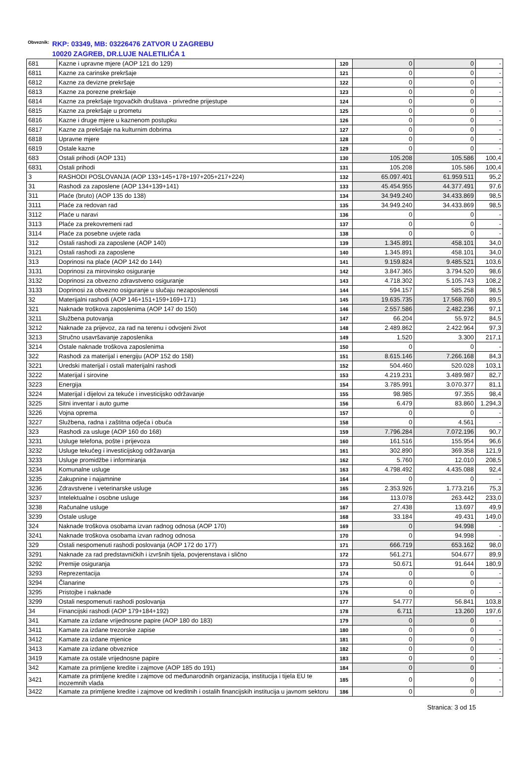Obveznik:
RKP: 03349, MB: 03226476 ZATVOR U ZAGREBU
10020 ZAGREB, DR.LUJE NALETILIĆA 1
| 681 | Kazne i upravne mjere (AOP 121 do 129) | 120 | 0 | 0 | - |
| 6811 | Kazne za carinske prekršaje | 121 | 0 | 0 | - |
| 6812 | Kazne za devizne prekršaje | 122 | 0 | 0 | - |
| 6813 | Kazne za porezne prekršaje | 123 | 0 | 0 | - |
| 6814 | Kazne za prekršaje trgovačkih društava - privredne prijestupe | 124 | 0 | 0 | - |
| 6815 | Kazne za prekršaje u prometu | 125 | 0 | 0 | - |
| 6816 | Kazne i druge mjere u kaznenom postupku | 126 | 0 | 0 | - |
| 6817 | Kazne za prekršaje na kulturnim dobrima | 127 | 0 | 0 | - |
| 6818 | Upravne mjere | 128 | 0 | 0 | - |
| 6819 | Ostale kazne | 129 | 0 | 0 | - |
| 683 | Ostali prihodi (AOP 131) | 130 | 105.208 | 105.586 | 100,4 |
| 6831 | Ostali prihodi | 131 | 105.208 | 105.586 | 100,4 |
| 3 | RASHODI POSLOVANJA (AOP 133+145+178+197+205+217+224) | 132 | 65.097.401 | 61.959.511 | 95,2 |
| 31 | Rashodi za zaposlene (AOP 134+139+141) | 133 | 45.454.955 | 44.377.491 | 97,6 |
| 311 | Plaće (bruto) (AOP 135 do 138) | 134 | 34.949.240 | 34.433.869 | 98,5 |
| 3111 | Plaće za redovan rad | 135 | 34.949.240 | 34.433.869 | 98,5 |
| 3112 | Plaće u naravi | 136 | 0 | 0 | - |
| 3113 | Plaće za prekovremeni rad | 137 | 0 | 0 | - |
| 3114 | Plaće za posebne uvjete rada | 138 | 0 | 0 | - |
| 312 | Ostali rashodi za zaposlene (AOP 140) | 139 | 1.345.891 | 458.101 | 34,0 |
| 3121 | Ostali rashodi za zaposlene | 140 | 1.345.891 | 458.101 | 34,0 |
| 313 | Doprinosi na plaće (AOP 142 do 144) | 141 | 9.159.824 | 9.485.521 | 103,6 |
| 3131 | Doprinosi za mirovinsko osiguranje | 142 | 3.847.365 | 3.794.520 | 98,6 |
| 3132 | Doprinosi za obvezno zdravstveno osiguranje | 143 | 4.718.302 | 5.105.743 | 108,2 |
| 3133 | Doprinosi za obvezno osiguranje u slučaju nezaposlenosti | 144 | 594.157 | 585.258 | 98,5 |
| 32 | Materijalni rashodi (AOP 146+151+159+169+171) | 145 | 19.635.735 | 17.568.760 | 89,5 |
| 321 | Naknade troškova zaposlenima (AOP 147 do 150) | 146 | 2.557.586 | 2.482.236 | 97,1 |
| 3211 | Službena putovanja | 147 | 66.204 | 55.972 | 84,5 |
| 3212 | Naknade za prijevoz, za rad na terenu i odvojeni život | 148 | 2.489.862 | 2.422.964 | 97,3 |
| 3213 | Stručno usavršavanje zaposlenika | 149 | 1.520 | 3.300 | 217,1 |
| 3214 | Ostale naknade troškova zaposlenima | 150 | 0 | 0 | - |
| 322 | Rashodi za materijal i energiju (AOP 152 do 158) | 151 | 8.615.146 | 7.266.168 | 84,3 |
| 3221 | Uredski materijal i ostali materijalni rashodi | 152 | 504.460 | 520.028 | 103,1 |
| 3222 | Materijal i sirovine | 153 | 4.219.231 | 3.489.987 | 82,7 |
| 3223 | Energija | 154 | 3.785.991 | 3.070.377 | 81,1 |
| 3224 | Materijal i dijelovi za tekuće i investicijsko održavanje | 155 | 98.985 | 97.355 | 98,4 |
| 3225 | Sitni inventar i auto gume | 156 | 6.479 | 83.860 | 1.294,3 |
| 3226 | Vojna oprema | 157 | 0 | 0 | - |
| 3227 | Službena, radna i zaštitna odjeća i obuća | 158 | 0 | 4.561 | - |
| 323 | Rashodi za usluge (AOP 160 do 168) | 159 | 7.796.284 | 7.072.196 | 90,7 |
| 3231 | Usluge telefona, pošte i prijevoza | 160 | 161.516 | 155.954 | 96,6 |
| 3232 | Usluge tekućeg i investicijskog održavanja | 161 | 302.890 | 369.358 | 121,9 |
| 3233 | Usluge promidžbe i informiranja | 162 | 5.760 | 12.010 | 208,5 |
| 3234 | Komunalne usluge | 163 | 4.798.492 | 4.435.088 | 92,4 |
| 3235 | Zakupnine i najamnine | 164 | 0 | 0 | - |
| 3236 | Zdravstvene i veterinarske usluge | 165 | 2.353.926 | 1.773.216 | 75,3 |
| 3237 | Intelektualne i osobne usluge | 166 | 113.078 | 263.442 | 233,0 |
| 3238 | Računalne usluge | 167 | 27.438 | 13.697 | 49,9 |
| 3239 | Ostale usluge | 168 | 33.184 | 49.431 | 149,0 |
| 324 | Naknade troškova osobama izvan radnog odnosa (AOP 170) | 169 | 0 | 94.998 | - |
| 3241 | Naknade troškova osobama izvan radnog odnosa | 170 | 0 | 94.998 | - |
| 329 | Ostali nespomenuti rashodi poslovanja (AOP 172 do 177) | 171 | 666.719 | 653.162 | 98,0 |
| 3291 | Naknade za rad predstavničkih i izvršnih tijela, povjerenstava i slično | 172 | 561.271 | 504.677 | 89,9 |
| 3292 | Premije osiguranja | 173 | 50.671 | 91.644 | 180,9 |
| 3293 | Reprezentacija | 174 | 0 | 0 | - |
| 3294 | Članarine | 175 | 0 | 0 | - |
| 3295 | Pristojbe i naknade | 176 | 0 | 0 | - |
| 3299 | Ostali nespomenuti rashodi poslovanja | 177 | 54.777 | 56.841 | 103,8 |
| 34 | Financijski rashodi (AOP 179+184+192) | 178 | 6.711 | 13.260 | 197,6 |
| 341 | Kamate za izdane vrijednosne papire (AOP 180 do 183) | 179 | 0 | 0 | - |
| 3411 | Kamate za izdane trezorske zapise | 180 | 0 | 0 | - |
| 3412 | Kamate za izdane mjenice | 181 | 0 | 0 | - |
| 3413 | Kamate za izdane obveznice | 182 | 0 | 0 | - |
| 3419 | Kamate za ostale vrijednosne papire | 183 | 0 | 0 | - |
| 342 | Kamate za primljene kredite i zajmove (AOP 185 do 191) | 184 | 0 | 0 | - |
| 3421 | Kamate za primljene kredite i zajmove od međunarodnih organizacija, institucija i tijela EU te inozemnih vlada | 185 | 0 | 0 | - |
| 3422 | Kamate za primljene kredite i zajmove od kreditnih i ostalih financijskih institucija u javnom sektoru | 186 | 0 | 0 | - |
Stranica: 3 od 15